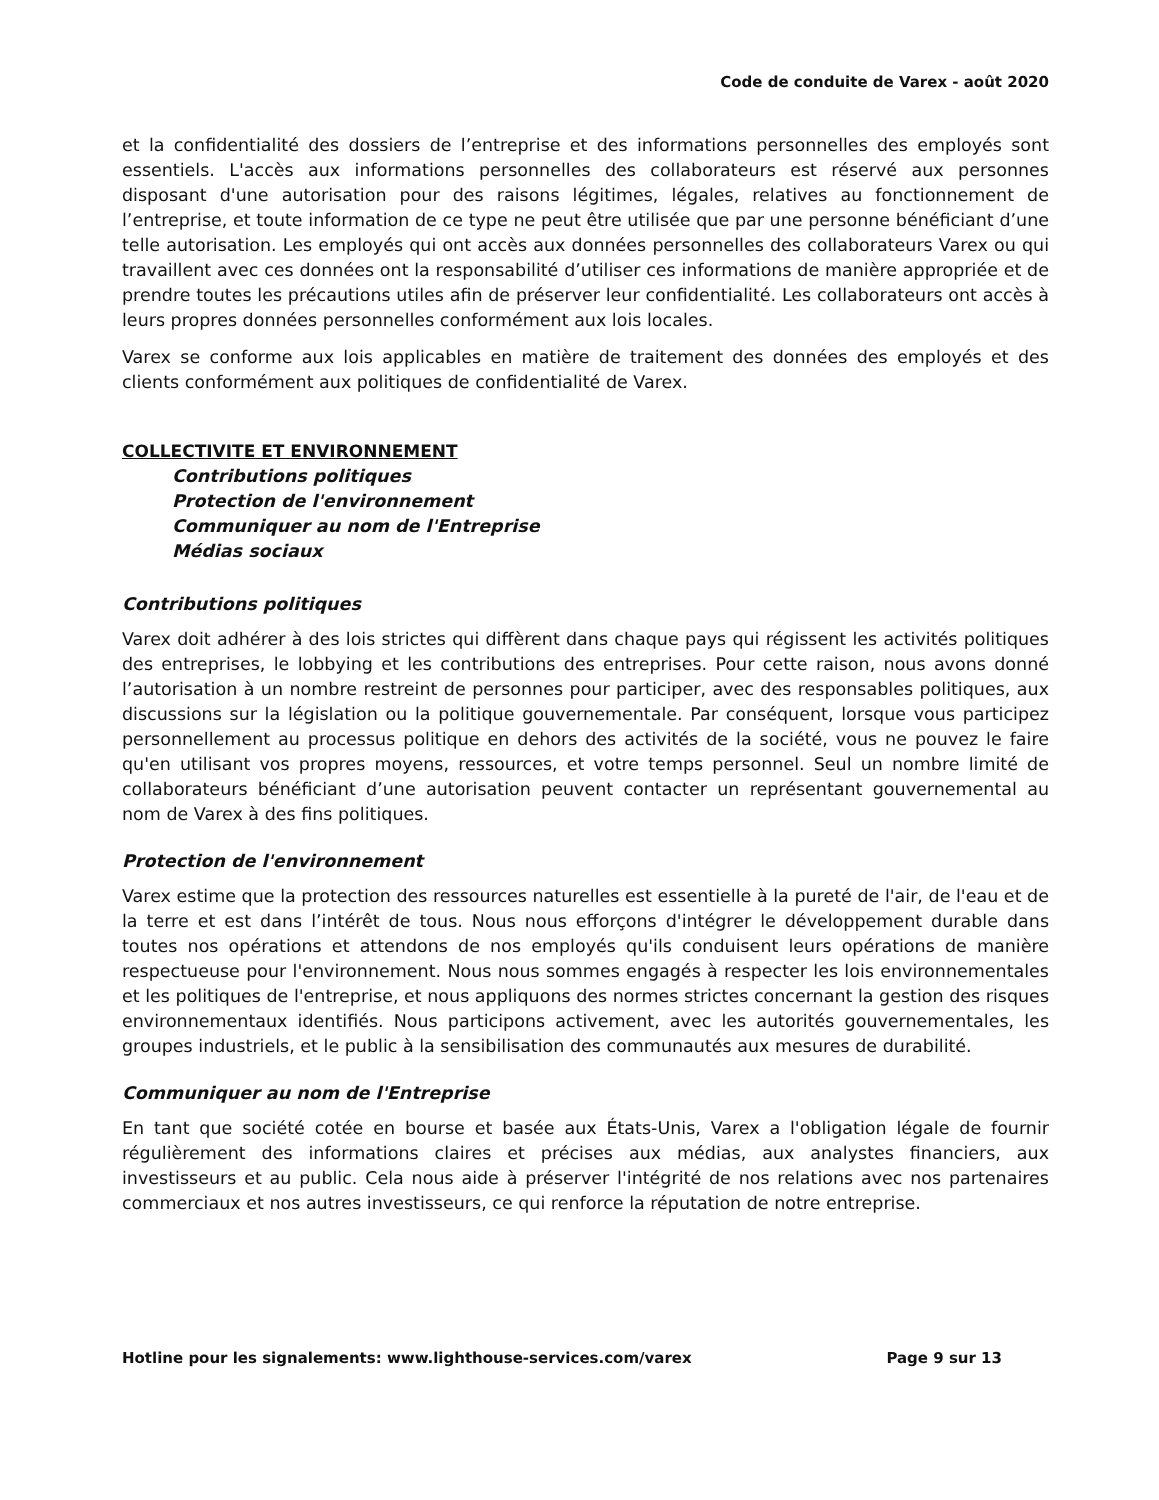Code de conduite de Varex - août 2020
et la confidentialité des dossiers de l’entreprise et des informations personnelles des employés sont essentiels. L'accès aux informations personnelles des collaborateurs est réservé aux personnes disposant d'une autorisation pour des raisons légitimes, légales, relatives au fonctionnement de l’entreprise, et toute information de ce type ne peut être utilisée que par une personne bénéficiant d’une telle autorisation. Les employés qui ont accès aux données personnelles des collaborateurs Varex ou qui travaillent avec ces données ont la responsabilité d’utiliser ces informations de manière appropriée et de prendre toutes les précautions utiles afin de préserver leur confidentialité. Les collaborateurs ont accès à leurs propres données personnelles conformément aux lois locales.
Varex se conforme aux lois applicables en matière de traitement des données des employés et des clients conformément aux politiques de confidentialité de Varex.
COLLECTIVITE ET ENVIRONNEMENT
Contributions politiques
Protection de l'environnement
Communiquer au nom de l'Entreprise
Médias sociaux
Contributions politiques
Varex doit adhérer à des lois strictes qui diffèrent dans chaque pays qui régissent les activités politiques des entreprises, le lobbying et les contributions des entreprises. Pour cette raison, nous avons donné l’autorisation à un nombre restreint de personnes pour participer, avec des responsables politiques, aux discussions sur la législation ou la politique gouvernementale. Par conséquent, lorsque vous participez personnellement au processus politique en dehors des activités de la société, vous ne pouvez le faire qu'en utilisant vos propres moyens, ressources, et votre temps personnel. Seul un nombre limité de collaborateurs bénéficiant d’une autorisation peuvent contacter un représentant gouvernemental au nom de Varex à des fins politiques.
Protection de l'environnement
Varex estime que la protection des ressources naturelles est essentielle à la pureté de l'air, de l'eau et de la terre et est dans l’intérêt de tous. Nous nous efforçons d'intégrer le développement durable dans toutes nos opérations et attendons de nos employés qu'ils conduisent leurs opérations de manière respectueuse pour l'environnement. Nous nous sommes engagés à respecter les lois environnementales et les politiques de l'entreprise, et nous appliquons des normes strictes concernant la gestion des risques environnementaux identifiés. Nous participons activement, avec les autorités gouvernementales, les groupes industriels, et le public à la sensibilisation des communautés aux mesures de durabilité.
Communiquer au nom de l'Entreprise
En tant que société cotée en bourse et basée aux États-Unis, Varex a l'obligation légale de fournir régulièrement des informations claires et précises aux médias, aux analystes financiers, aux investisseurs et au public. Cela nous aide à préserver l'intégrité de nos relations avec nos partenaires commerciaux et nos autres investisseurs, ce qui renforce la réputation de notre entreprise.
Hotline pour les signalements: www.lighthouse-services.com/varex Page 9 sur 13